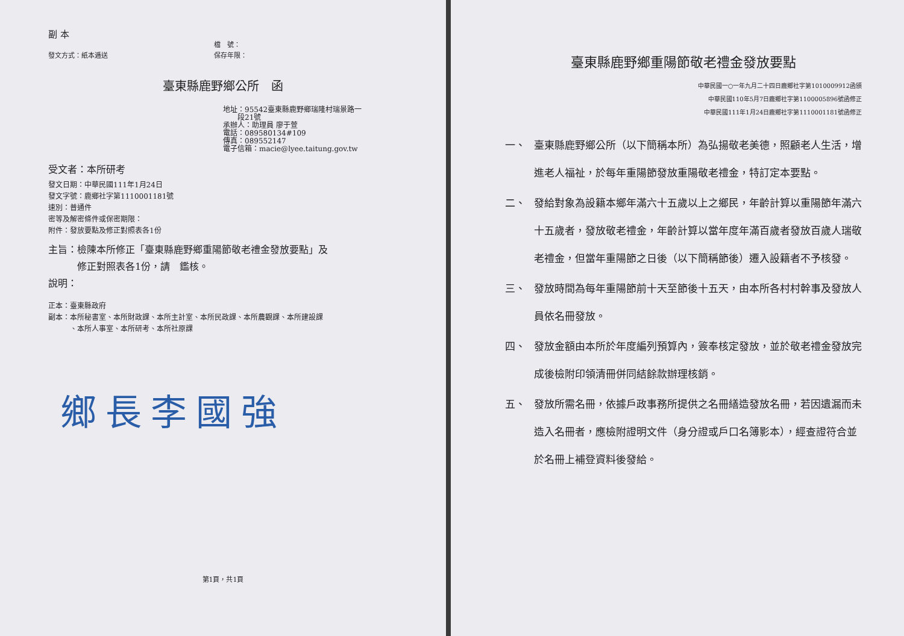副 本
發文方式：紙本逓送 檔　號：
保存年限：
臺東縣鹿野鄉公所　函
地址：95542臺東縣鹿野鄉瑞隆村瑞景路一
　　段21號
承辦人：助理員 廖于萱
電話：089580134#109
傳真：089552147
電子信箱：macie@lyee.taitung.gov.tw
受文者：本所研考
發文日期：中華民國111年1月24日
發文字號：鹿鄉社字第1110001181號
速別：普通件
密等及解密條件或保密期限：
附件：發放要點及修正對照表各1份
主旨：檢陳本所修正「臺東縣鹿野鄉重陽節敬老禮金發放要點」及
　　　修正對照表各1份，請　鑑核。
說明：
正本：臺東縣政府
副本：本所秘書室、本所財政課、本所主計室、本所民政課、本所農觀課、本所建設課
　　　、本所人事室、本所研考、本所社原課
鄉長李國強
第1頁，共1頁
臺東縣鹿野鄉重陽節敬老禮金發放要點
中華民國一○一年九月二十四日鹿鄉社字第1010009912函頒
中華民國110年5月7日鹿鄉社字第1100005896號函修正
中華民國111年1月24日鹿鄉社字第1110001181號函修正
一、 臺東縣鹿野鄉公所（以下簡稱本所）為弘揚敬老美德，照顧老人生活，增進老人福祉，於每年重陽節發放重陽敬老禮金，特訂定本要點。
二、 發給對象為設籍本鄉年滿六十五歲以上之鄉民，年齡計算以重陽節年滿六十五歲者，發放敬老禮金，年齡計算以當年度年滿百歲者發放百歲人瑞敬老禮金，但當年重陽節之日後（以下簡稱節後）遷入設籍者不予核發。
三、 發放時間為每年重陽節前十天至節後十五天，由本所各村村幹事及發放人員依名冊發放。
四、 發放金額由本所於年度編列預算內，簽奉核定發放，並於敬老禮金發放完成後檢附印領清冊併同結餘款辦理核銷。
五、 發放所需名冊，依據戶政事務所提供之名冊繕造發放名冊，若因遺漏而未造入名冊者，應檢附證明文件（身分證或戶口名簿影本），經查證符合並於名冊上補登資料後發給。